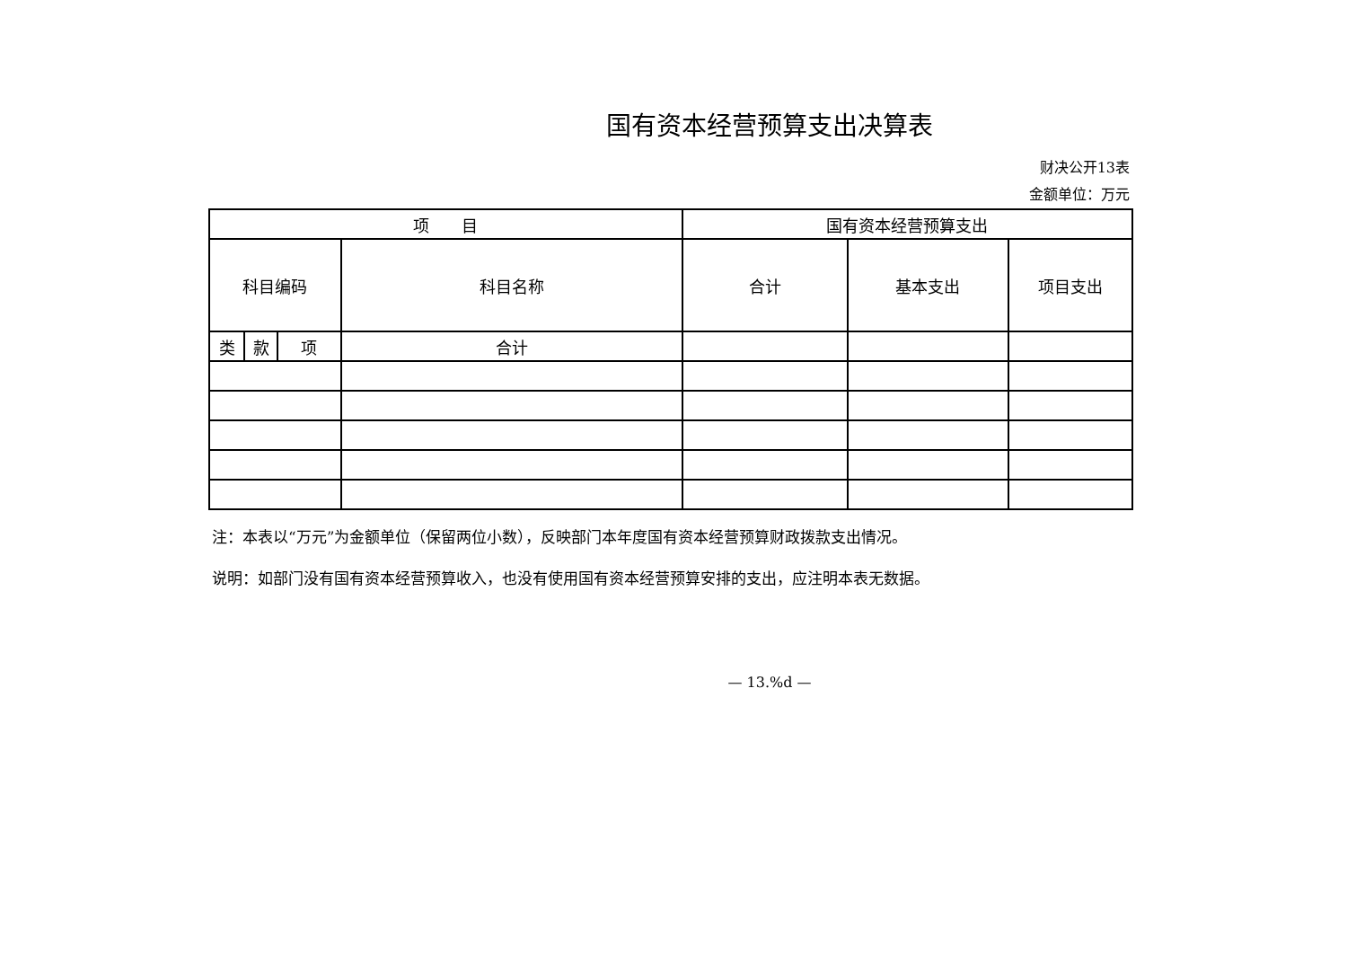国有资本经营预算支出决算表
财决公开13表
金额单位：万元
| 项 目 | | | | 国有资本经营预算支出 | | |
| --- | --- | --- | --- | --- | --- | --- |
| 科目编码 | | | 科目名称 | 合计 | 基本支出 | 项目支出 |
| 类 | 款 | 项 | 合计 | | | |
注：本表以“万元”为金额单位（保留两位小数），反映部门本年度国有资本经营预算财政拨款支出情况。
说明：如部门没有国有资本经营预算收入，也没有使用国有资本经营预算安排的支出，应注明本表无数据。
— 13.%d —